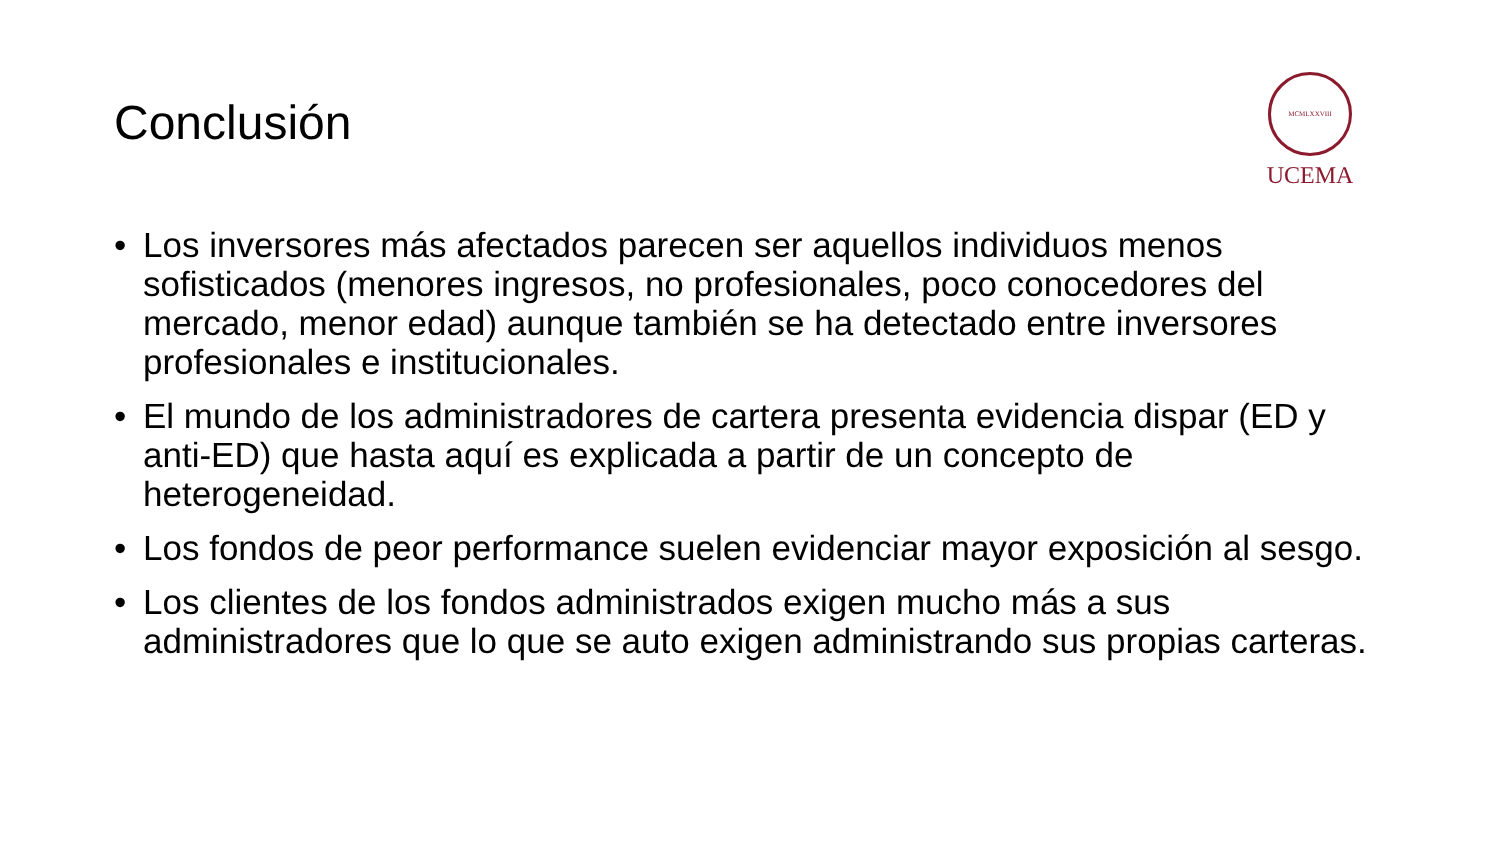Conclusión
MCMLXXVIII
UCEMA
• Los inversores más afectados parecen ser aquellos individuos menos sofisticados (menores ingresos, no profesionales, poco conocedores del mercado, menor edad) aunque también se ha detectado entre inversores profesionales e institucionales.
• El mundo de los administradores de cartera presenta evidencia dispar (ED y anti-ED) que hasta aquí es explicada a partir de un concepto de heterogeneidad.
• Los fondos de peor performance suelen evidenciar mayor exposición al sesgo.
• Los clientes de los fondos administrados exigen mucho más a sus administradores que lo que se auto exigen administrando sus propias carteras.